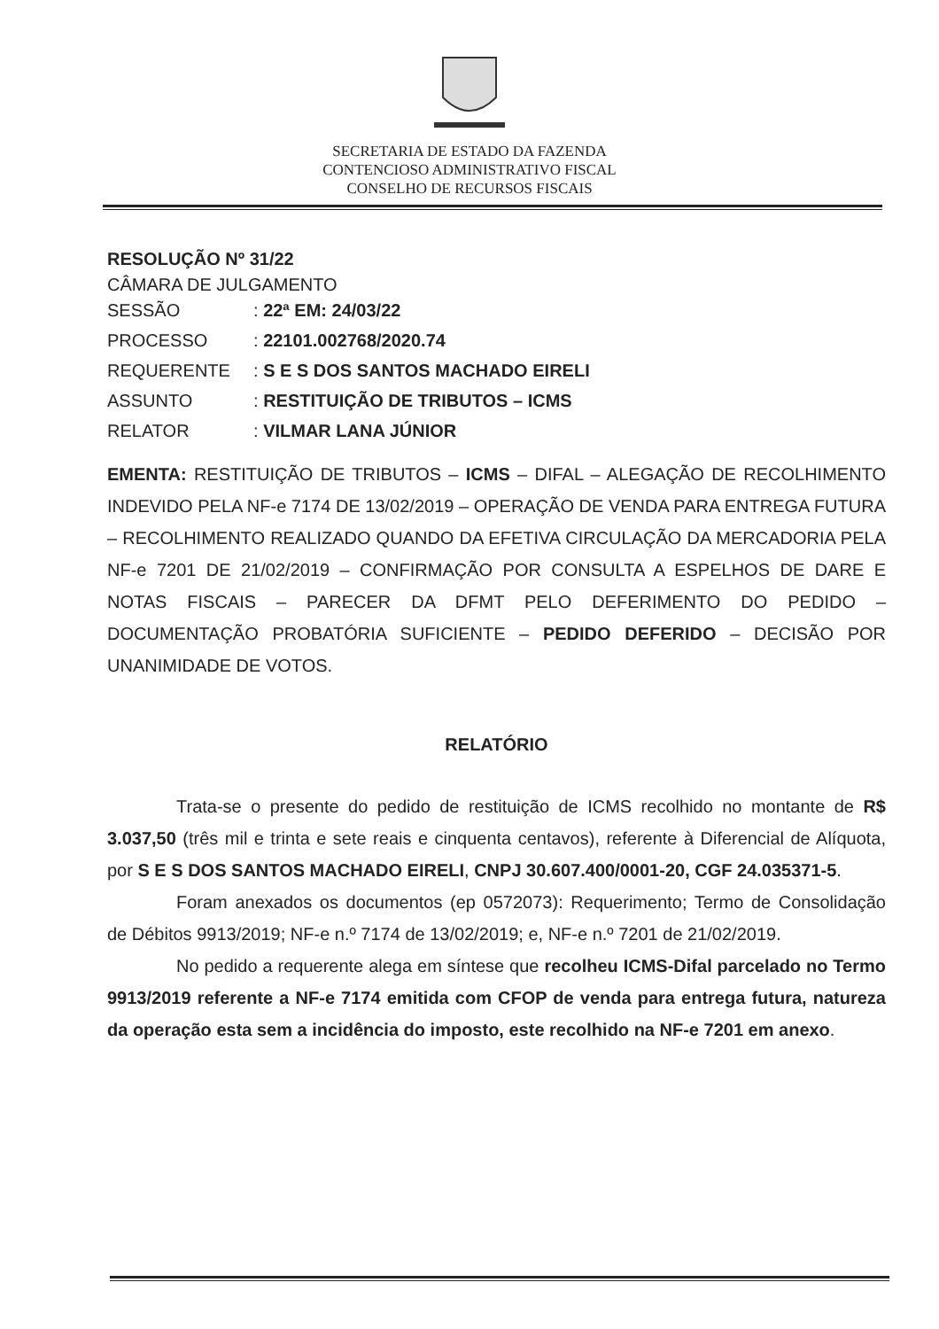SECRETARIA DE ESTADO DA FAZENDA
CONTENCIOSO ADMINISTRATIVO FISCAL
CONSELHO DE RECURSOS FISCAIS
RESOLUÇÃO Nº 31/22
CÂMARA DE JULGAMENTO
SESSÃO: 22ª EM: 24/03/22
PROCESSO: 22101.002768/2020.74
REQUERENTE: S E S DOS SANTOS MACHADO EIRELI
ASSUNTO: RESTITUIÇÃO DE TRIBUTOS – ICMS
RELATOR: VILMAR LANA JÚNIOR
EMENTA: RESTITUIÇÃO DE TRIBUTOS – ICMS – DIFAL – ALEGAÇÃO DE RECOLHIMENTO INDEVIDO PELA NF-e 7174 DE 13/02/2019 – OPERAÇÃO DE VENDA PARA ENTREGA FUTURA – RECOLHIMENTO REALIZADO QUANDO DA EFETIVA CIRCULAÇÃO DA MERCADORIA PELA NF-e 7201 DE 21/02/2019 – CONFIRMAÇÃO POR CONSULTA A ESPELHOS DE DARE E NOTAS FISCAIS – PARECER DA DFMT PELO DEFERIMENTO DO PEDIDO – DOCUMENTAÇÃO PROBATÓRIA SUFICIENTE – PEDIDO DEFERIDO – DECISÃO POR UNANIMIDADE DE VOTOS.
RELATÓRIO
Trata-se o presente do pedido de restituição de ICMS recolhido no montante de R$ 3.037,50 (três mil e trinta e sete reais e cinquenta centavos), referente à Diferencial de Alíquota, por S E S DOS SANTOS MACHADO EIRELI, CNPJ 30.607.400/0001-20, CGF 24.035371-5.
Foram anexados os documentos (ep 0572073): Requerimento; Termo de Consolidação de Débitos 9913/2019; NF-e n.º 7174 de 13/02/2019; e, NF-e n.º 7201 de 21/02/2019.
No pedido a requerente alega em síntese que recolheu ICMS-Difal parcelado no Termo 9913/2019 referente a NF-e 7174 emitida com CFOP de venda para entrega futura, natureza da operação esta sem a incidência do imposto, este recolhido na NF-e 7201 em anexo.